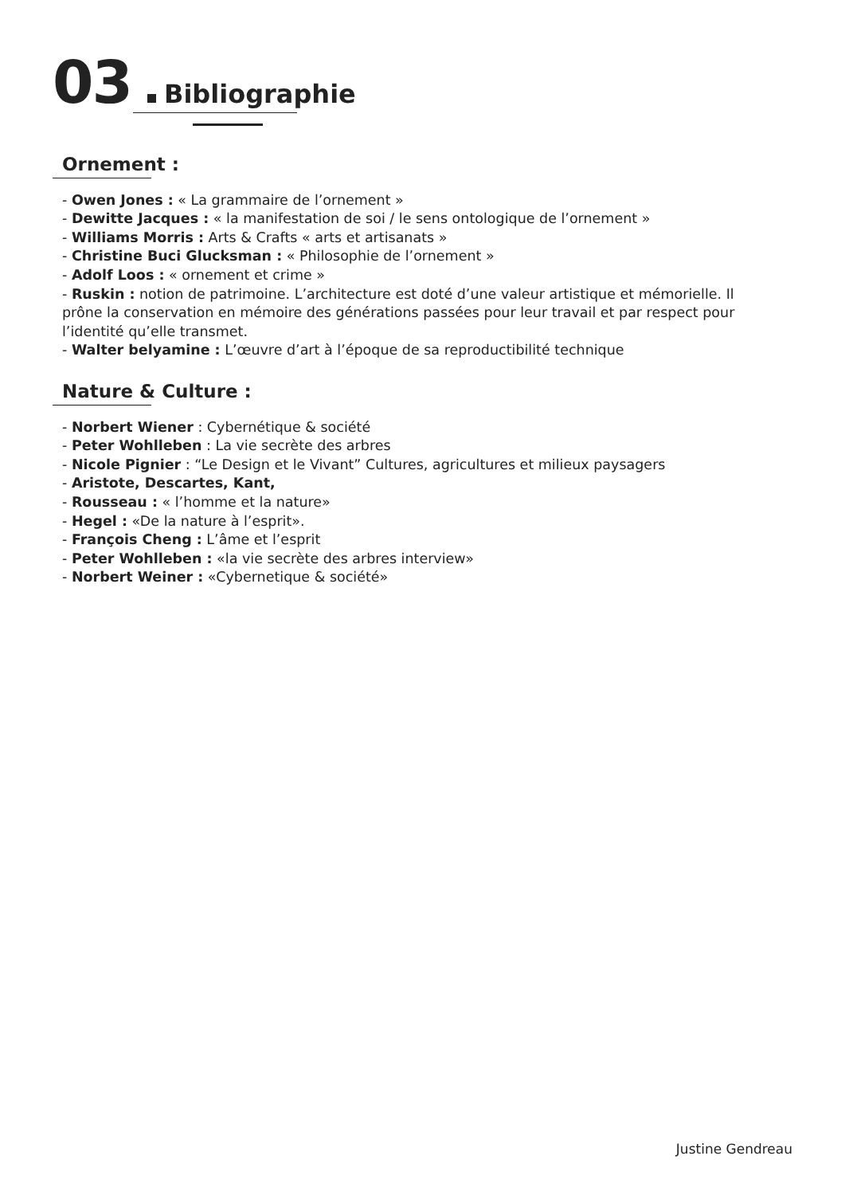03 Bibliographie
Ornement :
- Owen Jones : « La grammaire de l’ornement »
- Dewitte Jacques : « la manifestation de soi / le sens ontologique de l’ornement »
- Williams Morris : Arts & Crafts « arts et artisanats »
- Christine Buci Glucksman : « Philosophie de l’ornement »
- Adolf Loos : « ornement et crime »
- Ruskin : notion de patrimoine. L’architecture est doté d’une valeur artistique et mémorielle. Il prône la conservation en mémoire des générations passées pour leur travail et par respect pour l’identité qu’elle transmet.
- Walter belyamine : L’œuvre d’art à l’époque de sa reproductibilité technique
Nature & Culture :
- Norbert Wiener : Cybernétique & société
- Peter Wohlleben : La vie secrète des arbres
- Nicole Pignier : “Le Design et le Vivant” Cultures, agricultures et milieux paysagers
- Aristote, Descartes, Kant,
- Rousseau : « l’homme et la nature»
- Hegel : «De la nature à l’esprit».
- François Cheng : L’âme et l’esprit
- Peter Wohlleben : «la vie secrète des arbres interview»
- Norbert Weiner : «Cybernetique & société»
Justine Gendreau